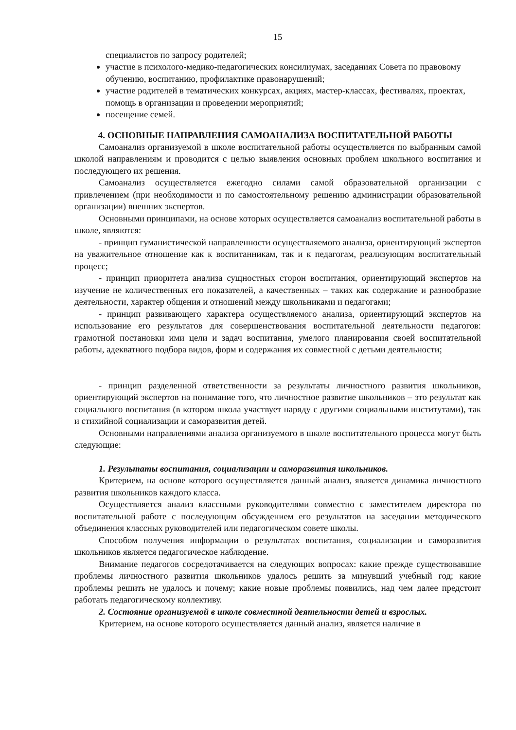15
специалистов по запросу родителей;
участие в психолого-медико-педагогических консилиумах, заседаниях Совета по правовому обучению, воспитанию, профилактике правонарушений;
участие родителей в тематических конкурсах, акциях, мастер-классах, фестивалях, проектах, помощь в организации и проведении мероприятий;
посещение семей.
4. ОСНОВНЫЕ НАПРАВЛЕНИЯ САМОАНАЛИЗА ВОСПИТАТЕЛЬНОЙ РАБОТЫ
Самоанализ организуемой в школе воспитательной работы осуществляется по выбранным самой школой направлениям и проводится с целью выявления основных проблем школьного воспитания и последующего их решения.
Самоанализ осуществляется ежегодно силами самой образовательной организации с привлечением (при необходимости и по самостоятельному решению администрации образовательной организации) внешних экспертов.
Основными принципами, на основе которых осуществляется самоанализ воспитательной работы в школе, являются:
- принцип гуманистической направленности осуществляемого анализа, ориентирующий экспертов на уважительное отношение как к воспитанникам, так и к педагогам, реализующим воспитательный процесс;
- принцип приоритета анализа сущностных сторон воспитания, ориентирующий экспертов на изучение не количественных его показателей, а качественных – таких как содержание и разнообразие деятельности, характер общения и отношений между школьниками и педагогами;
- принцип развивающего характера осуществляемого анализа, ориентирующий экспертов на использование его результатов для совершенствования воспитательной деятельности педагогов: грамотной постановки ими цели и задач воспитания, умелого планирования своей воспитательной работы, адекватного подбора видов, форм и содержания их совместной с детьми деятельности;
- принцип разделенной ответственности за результаты личностного развития школьников, ориентирующий экспертов на понимание того, что личностное развитие школьников – это результат как социального воспитания (в котором школа участвует наряду с другими социальными институтами), так и стихийной социализации и саморазвития детей.
Основными направлениями анализа организуемого в школе воспитательного процесса могут быть следующие:
1. Результаты воспитания, социализации и саморазвития школьников.
Критерием, на основе которого осуществляется данный анализ, является динамика личностного развития школьников каждого класса.
Осуществляется анализ классными руководителями совместно с заместителем директора по воспитательной работе с последующим обсуждением его результатов на заседании методического объединения классных руководителей или педагогическом совете школы.
Способом получения информации о результатах воспитания, социализации и саморазвития школьников является педагогическое наблюдение.
Внимание педагогов сосредотачивается на следующих вопросах: какие прежде существовавшие проблемы личностного развития школьников удалось решить за минувший учебный год; какие проблемы решить не удалось и почему; какие новые проблемы появились, над чем далее предстоит работать педагогическому коллективу.
2. Состояние организуемой в школе совместной деятельности детей и взрослых.
Критерием, на основе которого осуществляется данный анализ, является наличие в